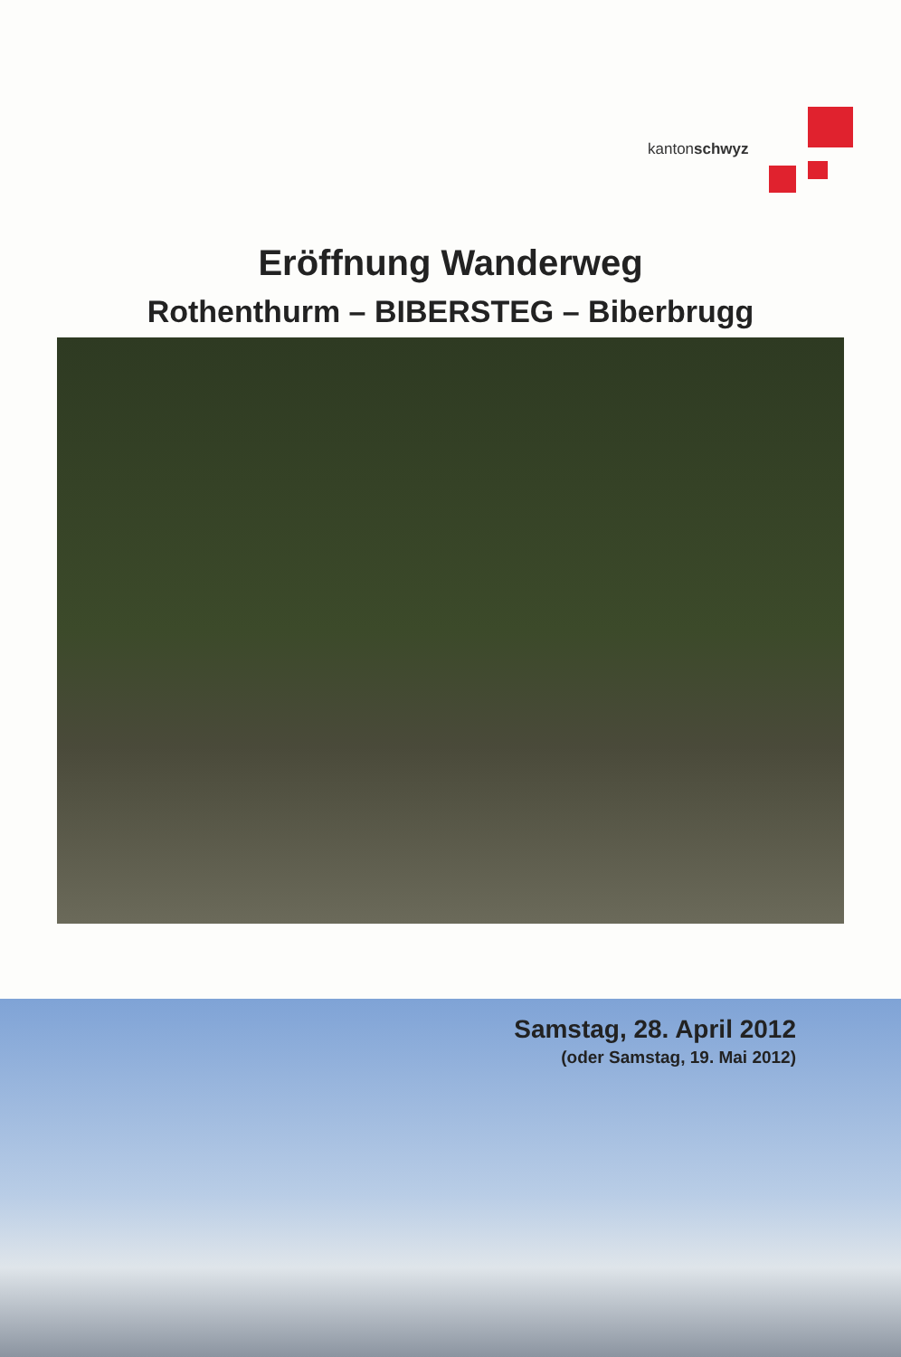kantonschwyz
Eröffnung Wanderweg
Rothenthurm – BIBERSTEG – Biberbrugg
Samstag, 28. April 2012
(oder Samstag, 19. Mai 2012)